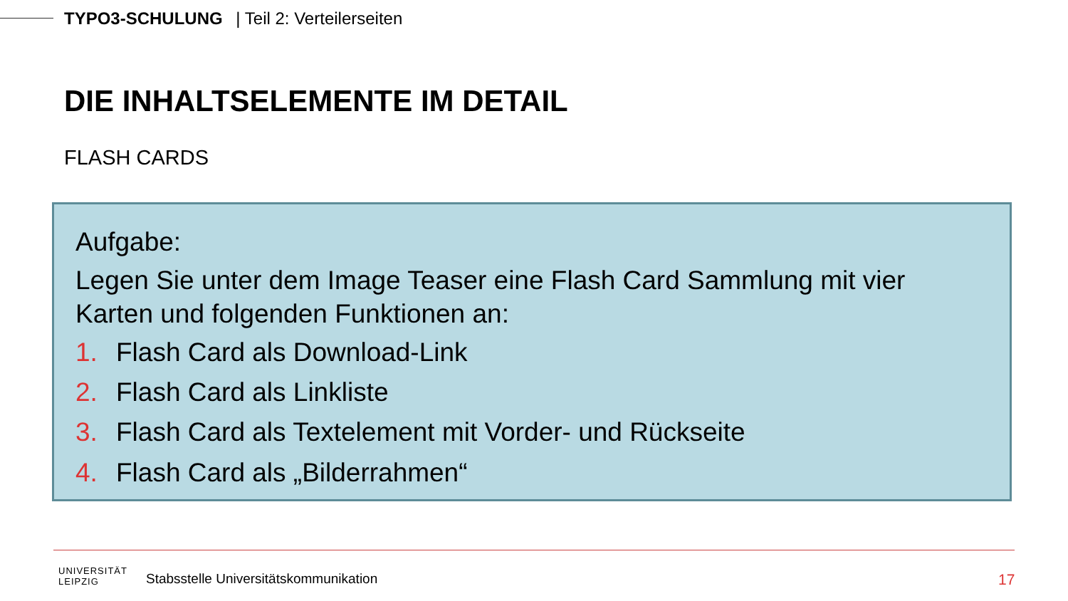TYPO3-SCHULUNG | Teil 2: Verteilerseiten
DIE INHALTSELEMENTE IM DETAIL
FLASH CARDS
Aufgabe:
Legen Sie unter dem Image Teaser eine Flash Card Sammlung mit vier Karten und folgenden Funktionen an:
1. Flash Card als Download-Link
2. Flash Card als Linkliste
3. Flash Card als Textelement mit Vorder- und Rückseite
4. Flash Card als „Bilderrahmen“
UNIVERSITÄT
LEIPZIG
Stabsstelle Universitätskommunikation
17